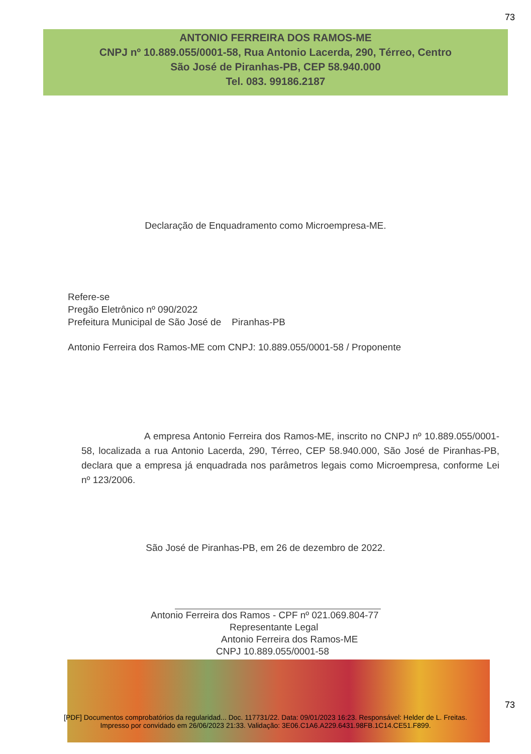73
ANTONIO FERREIRA DOS RAMOS-ME
CNPJ nº 10.889.055/0001-58, Rua Antonio Lacerda, 290, Térreo, Centro
São José de Piranhas-PB, CEP 58.940.000
Tel. 083. 99186.2187
Declaração de Enquadramento como Microempresa-ME.
Refere-se
Pregão Eletrônico nº 090/2022
Prefeitura Municipal de São José de Piranhas-PB
Antonio Ferreira dos Ramos-ME com CNPJ: 10.889.055/0001-58 / Proponente
A empresa Antonio Ferreira dos Ramos-ME, inscrito no CNPJ nº 10.889.055/0001-58, localizada a rua Antonio Lacerda, 290, Térreo, CEP 58.940.000, São José de Piranhas-PB, declara que a empresa já enquadrada nos parâmetros legais como Microempresa, conforme Lei nº 123/2006.
São José de Piranhas-PB, em 26 de dezembro de 2022.
Antonio Ferreira dos Ramos - CPF nº 021.069.804-77
Representante Legal
Antonio Ferreira dos Ramos-ME
CNPJ 10.889.055/0001-58
[PDF] Documentos comprobatórios da regularidad... Doc. 117731/22. Data: 09/01/2023 16:23. Responsável: Helder de L. Freitas.
Impresso por convidado em 26/06/2023 21:33. Validação: 3E06.C1A6.A229.6431.98FB.1C14.CE51.F899.
73